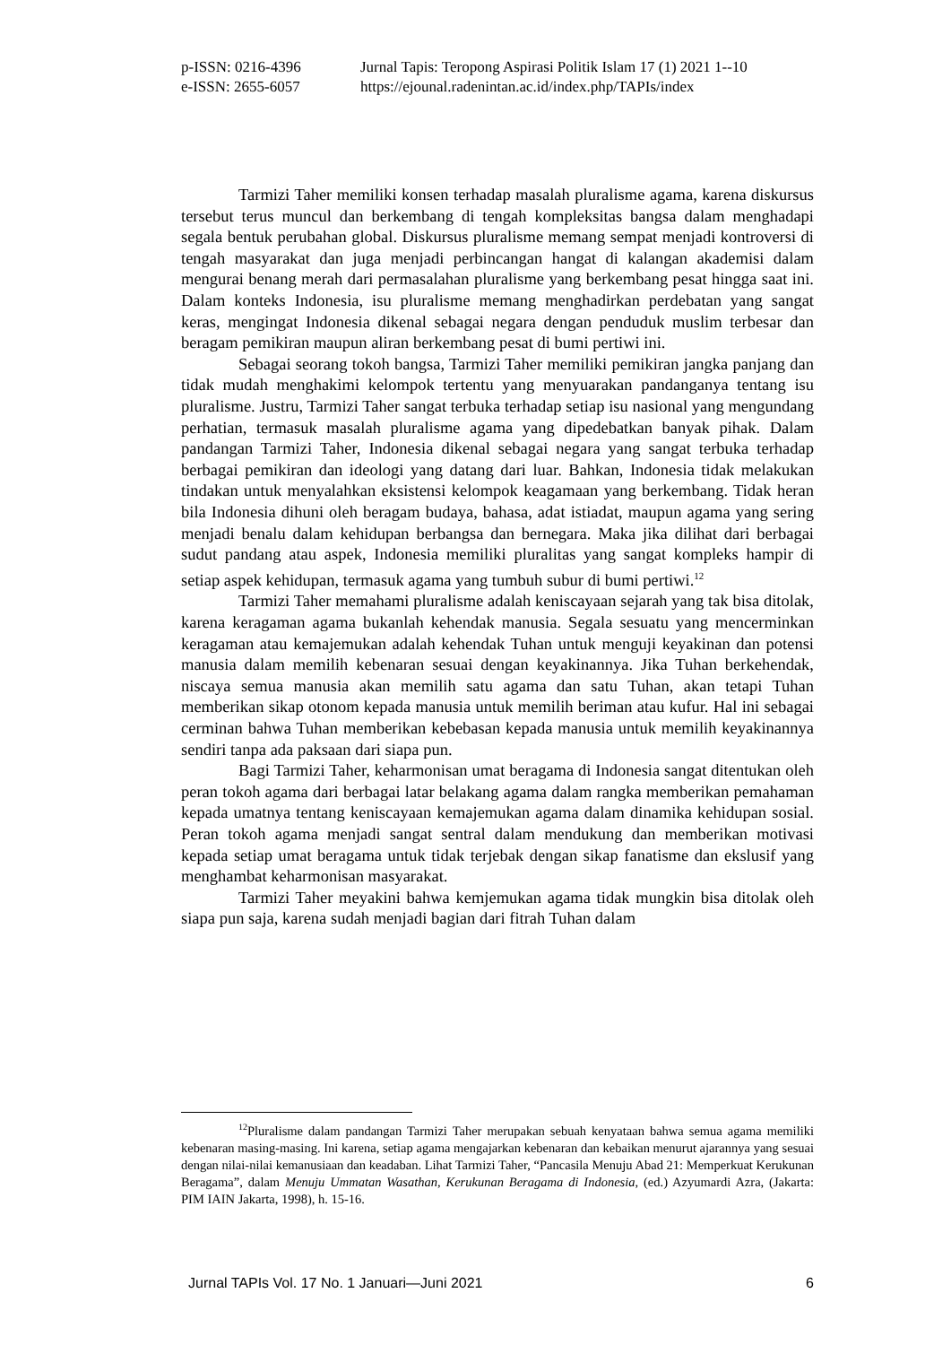p-ISSN: 0216-4396 Jurnal Tapis: Teropong Aspirasi Politik Islam 17 (1) 2021 1--10
e-ISSN: 2655-6057 https://ejounal.radenintan.ac.id/index.php/TAPIs/index
Tarmizi Taher memiliki konsen terhadap masalah pluralisme agama, karena diskursus tersebut terus muncul dan berkembang di tengah kompleksitas bangsa dalam menghadapi segala bentuk perubahan global. Diskursus pluralisme memang sempat menjadi kontroversi di tengah masyarakat dan juga menjadi perbincangan hangat di kalangan akademisi dalam mengurai benang merah dari permasalahan pluralisme yang berkembang pesat hingga saat ini. Dalam konteks Indonesia, isu pluralisme memang menghadirkan perdebatan yang sangat keras, mengingat Indonesia dikenal sebagai negara dengan penduduk muslim terbesar dan beragam pemikiran maupun aliran berkembang pesat di bumi pertiwi ini.
Sebagai seorang tokoh bangsa, Tarmizi Taher memiliki pemikiran jangka panjang dan tidak mudah menghakimi kelompok tertentu yang menyuarakan pandanganya tentang isu pluralisme. Justru, Tarmizi Taher sangat terbuka terhadap setiap isu nasional yang mengundang perhatian, termasuk masalah pluralisme agama yang dipedebatkan banyak pihak. Dalam pandangan Tarmizi Taher, Indonesia dikenal sebagai negara yang sangat terbuka terhadap berbagai pemikiran dan ideologi yang datang dari luar. Bahkan, Indonesia tidak melakukan tindakan untuk menyalahkan eksistensi kelompok keagamaan yang berkembang. Tidak heran bila Indonesia dihuni oleh beragam budaya, bahasa, adat istiadat, maupun agama yang sering menjadi benalu dalam kehidupan berbangsa dan bernegara. Maka jika dilihat dari berbagai sudut pandang atau aspek, Indonesia memiliki pluralitas yang sangat kompleks hampir di setiap aspek kehidupan, termasuk agama yang tumbuh subur di bumi pertiwi.<sup>12</sup>
Tarmizi Taher memahami pluralisme adalah keniscayaan sejarah yang tak bisa ditolak, karena keragaman agama bukanlah kehendak manusia. Segala sesuatu yang mencerminkan keragaman atau kemajemukan adalah kehendak Tuhan untuk menguji keyakinan dan potensi manusia dalam memilih kebenaran sesuai dengan keyakinannya. Jika Tuhan berkehendak, niscaya semua manusia akan memilih satu agama dan satu Tuhan, akan tetapi Tuhan memberikan sikap otonom kepada manusia untuk memilih beriman atau kufur. Hal ini sebagai cerminan bahwa Tuhan memberikan kebebasan kepada manusia untuk memilih keyakinannya sendiri tanpa ada paksaan dari siapa pun.
Bagi Tarmizi Taher, keharmonisan umat beragama di Indonesia sangat ditentukan oleh peran tokoh agama dari berbagai latar belakang agama dalam rangka memberikan pemahaman kepada umatnya tentang keniscayaan kemajemukan agama dalam dinamika kehidupan sosial. Peran tokoh agama menjadi sangat sentral dalam mendukung dan memberikan motivasi kepada setiap umat beragama untuk tidak terjebak dengan sikap fanatisme dan ekslusif yang menghambat keharmonisan masyarakat.
Tarmizi Taher meyakini bahwa kemjemukan agama tidak mungkin bisa ditolak oleh siapa pun saja, karena sudah menjadi bagian dari fitrah Tuhan dalam
<sup>12</sup> Pluralisme dalam pandangan Tarmizi Taher merupakan sebuah kenyataan bahwa semua agama memiliki kebenaran masing-masing. Ini karena, setiap agama mengajarkan kebenaran dan kebaikan menurut ajarannya yang sesuai dengan nilai-nilai kemanusiaan dan keadaban. Lihat Tarmizi Taher, “Pancasila Menuju Abad 21: Memperkuat Kerukunan Beragama”, dalam Menuju Ummatan Wasathan, Kerukunan Beragama di Indonesia, (ed.) Azyumardi Azra, (Jakarta: PIM IAIN Jakarta, 1998), h. 15-16.
Jurnal TAPIs Vol. 17 No. 1 Januari—Juni 2021 6